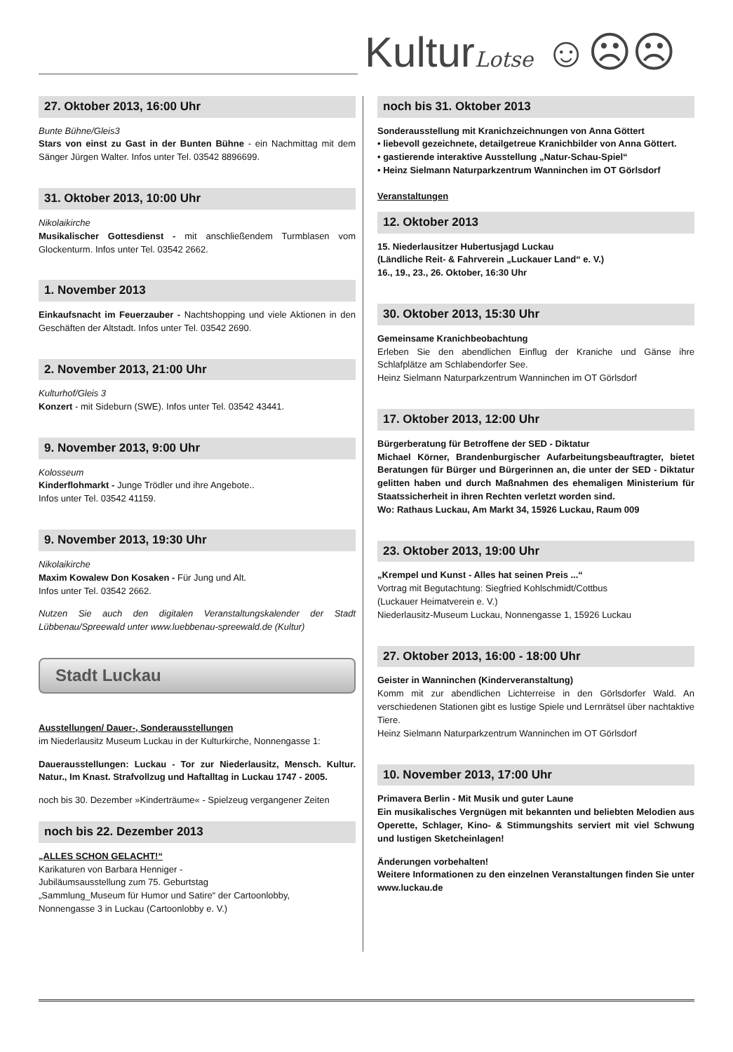KulturLotse ☺☹☹
27. Oktober 2013, 16:00 Uhr
Bunte Bühne/Gleis3
Stars von einst zu Gast in der Bunten Bühne - ein Nachmittag mit dem Sänger Jürgen Walter. Infos unter Tel. 03542 8896699.
31. Oktober 2013, 10:00 Uhr
Nikolaikirche
Musikalischer Gottesdienst - mit anschließendem Turmblasen vom Glockenturm. Infos unter Tel. 03542 2662.
1. November 2013
Einkaufsnacht im Feuerzauber - Nachtshopping und viele Aktionen in den Geschäften der Altstadt. Infos unter Tel. 03542 2690.
2. November 2013, 21:00 Uhr
Kulturhof/Gleis 3
Konzert - mit Sideburn (SWE). Infos unter Tel. 03542 43441.
9. November 2013, 9:00 Uhr
Kolosseum
Kinderflohmarkt - Junge Trödler und ihre Angebote..
Infos unter Tel. 03542 41159.
9. November 2013, 19:30 Uhr
Nikolaikirche
Maxim Kowalew Don Kosaken - Für Jung und Alt.
Infos unter Tel. 03542 2662.
Nutzen Sie auch den digitalen Veranstaltungskalender der Stadt Lübbenau/Spreewald unter www.luebbenau-spreewald.de (Kultur)
Stadt Luckau
Ausstellungen/ Dauer-, Sonderausstellungen
im Niederlausitz Museum Luckau in der Kulturkirche, Nonnengasse 1:
Dauerausstellungen: Luckau - Tor zur Niederlausitz, Mensch. Kultur. Natur., Im Knast. Strafvollzug und Haftalltag in Luckau 1747 - 2005.
noch bis 30. Dezember »Kinderträume« - Spielzeug vergangener Zeiten
noch bis 22. Dezember 2013
„ALLES SCHON GELACHT!“
Karikaturen von Barbara Henniger -
Jubiläumsausstellung zum 75. Geburtstag
„Sammlung_Museum für Humor und Satire“ der Cartoonlobby,
Nonnengasse 3 in Luckau (Cartoonlobby e. V.)
noch bis 31. Oktober 2013
Sonderausstellung mit Kranichzeichnungen von Anna Göttert
• liebevoll gezeichnete, detailgetreue Kranichbilder von Anna Göttert.
• gastierende interaktive Ausstellung „Natur-Schau-Spiel“
• Heinz Sielmann Naturparkzentrum Wanninchen im OT Görlsdorf
Veranstaltungen
12. Oktober 2013
15. Niederlausitzer Hubertusjagd Luckau
(Ländliche Reit- & Fahrverein „Luckauer Land“ e. V.)
16., 19., 23., 26. Oktober, 16:30 Uhr
30. Oktober 2013, 15:30 Uhr
Gemeinsame Kranichbeobachtung
Erleben Sie den abendlichen Einflug der Kraniche und Gänse ihre Schlafplätze am Schlabendorfer See.
Heinz Sielmann Naturparkzentrum Wanninchen im OT Görlsdorf
17. Oktober 2013, 12:00 Uhr
Bürgerberatung für Betroffene der SED - Diktatur
Michael Körner, Brandenburgischer Aufarbeitungsbeauftragter, bietet Beratungen für Bürger und Bürgerinnen an, die unter der SED - Diktatur gelitten haben und durch Maßnahmen des ehemaligen Ministerium für Staatssicherheit in ihren Rechten verletzt worden sind.
Wo: Rathaus Luckau, Am Markt 34, 15926 Luckau, Raum 009
23. Oktober 2013, 19:00 Uhr
„Krempel und Kunst - Alles hat seinen Preis ...“
Vortrag mit Begutachtung: Siegfried Kohlschmidt/Cottbus
(Luckauer Heimatverein e. V.)
Niederlausitz-Museum Luckau, Nonnengasse 1, 15926 Luckau
27. Oktober 2013, 16:00 - 18:00 Uhr
Geister in Wanninchen (Kinderveranstaltung)
Komm mit zur abendlichen Lichterreise in den Görlsdorfer Wald. An verschiedenen Stationen gibt es lustige Spiele und Lernrätsel über nachtaktive Tiere.
Heinz Sielmann Naturparkzentrum Wanninchen im OT Görlsdorf
10. November 2013, 17:00 Uhr
Primavera Berlin - Mit Musik und guter Laune
Ein musikalisches Vergnügen mit bekannten und beliebten Melodien aus Operette, Schlager, Kino- & Stimmungshits serviert mit viel Schwung und lustigen Sketcheinlagen!
Änderungen vorbehalten!
Weitere Informationen zu den einzelnen Veranstaltungen finden Sie unter www.luckau.de